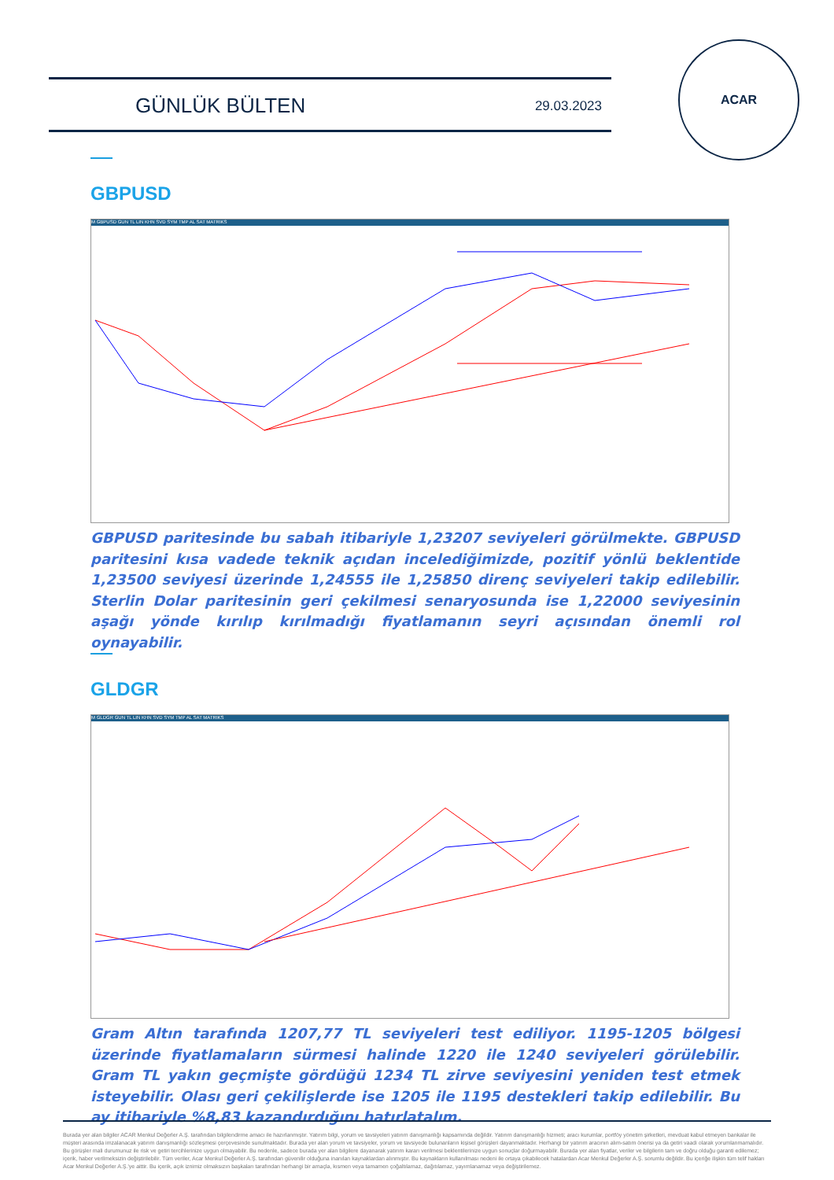GÜNLÜK BÜLTEN 29.03.2023
ACAR
GBPUSD
M GBPUSD GUN TL LIN KHN SVD SYM TMP AL SAT MATRIKS
GBPUSD paritesinde bu sabah itibariyle 1,23207 seviyeleri görülmekte. GBPUSD paritesini kısa vadede teknik açıdan incelediğimizde, pozitif yönlü beklentide 1,23500 seviyesi üzerinde 1,24555 ile 1,25850 direnç seviyeleri takip edilebilir. Sterlin Dolar paritesinin geri çekilmesi senaryosunda ise 1,22000 seviyesinin aşağı yönde kırılıp kırılmadığı fiyatlamanın seyri açısından önemli rol oynayabilir.
GLDGR
M GLDGR GUN TL LIN KHN SVD SYM TMP AL SAT MATRIKS
Gram Altın tarafında 1207,77 TL seviyeleri test ediliyor. 1195-1205 bölgesi üzerinde fiyatlamaların sürmesi halinde 1220 ile 1240 seviyeleri görülebilir. Gram TL yakın geçmişte gördüğü 1234 TL zirve seviyesini yeniden test etmek isteyebilir. Olası geri çekilişlerde ise 1205 ile 1195 destekleri takip edilebilir. Bu ay itibariyle %8,83 kazandırdığını hatırlatalım.
Burada yer alan bilgiler ACAR Menkul Değerler A.Ş. tarafından bilgilendirme amacı ile hazırlanmıştır. Yatırım bilgi, yorum ve tavsiyeleri yatırım danışmanlığı kapsamında değildir. Yatırım danışmanlığı hizmeti; aracı kurumlar, portföy yönetim şirketleri, mevduat kabul etmeyen bankalar ile müşteri arasında imzalanacak yatırım danışmanlığı sözleşmesi çerçevesinde sunulmaktadır. Burada yer alan yorum ve tavsiyeler, yorum ve tavsiyede bulunanların kişisel görüşleri dayanmaktadır. Herhangi bir yatırım aracının alım-satım önerisi ya da getiri vaadi olarak yorumlanmamalıdır. Bu görüşler mali durumunuz ile risk ve getiri tercihlerinize uygun olmayabilir. Bu nedenle, sadece burada yer alan bilgilere dayanarak yatırım kararı verilmesi beklentilerinize uygun sonuçlar doğurmayabilir. Burada yer alan fiyatlar, veriler ve bilgilerin tam ve doğru olduğu garanti edilemez; içerik, haber verilmeksizin değiştirilebilir. Tüm veriler, Acar Menkul Değerler A.Ş. tarafından güvenilir olduğuna inanılan kaynaklardan alınmıştır. Bu kaynakların kullanılması nedeni ile ortaya çıkabilecek hatalardan Acar Menkul Değerler A.Ş. sorumlu değildir. Bu içeriğe ilişkin tüm telif hakları Acar Menkul Değerler A.Ş.'ye aittir. Bu içerik, açık iznimiz olmaksızın başkaları tarafından herhangi bir amaçla, kısmen veya tamamen çoğaltılamaz, dağıtılamaz, yayımlanamaz veya değiştirilemez.